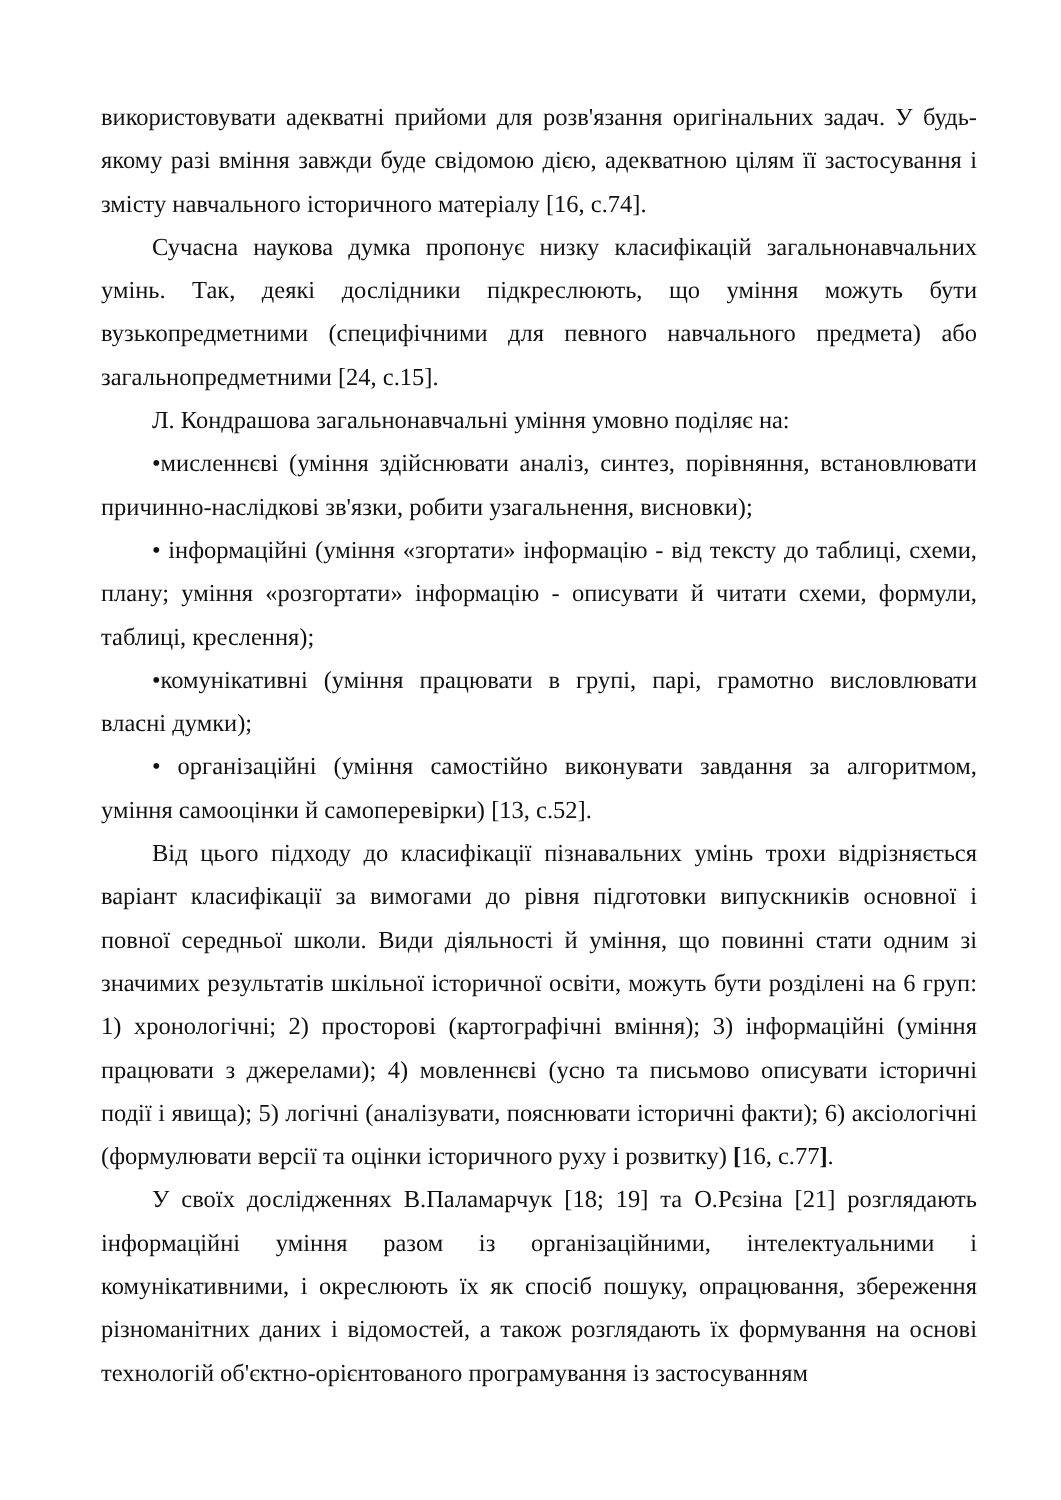використовувати адекватні прийоми для розв'язання оригінальних задач. У будь-якому разі вміння завжди буде свідомою дією, адекватною цілям її застосування і змісту навчального історичного матеріалу [16, с.74].
Сучасна наукова думка пропонує низку класифікацій загальнонавчальних умінь. Так, деякі дослідники підкреслюють, що уміння можуть бути вузькопредметними (специфічними для певного навчального предмета) або загальнопредметними [24, с.15].
Л. Кондрашова загальнонавчальні уміння умовно поділяє на:
•мисленнєві (уміння здійснювати аналіз, синтез, порівняння, встановлювати причинно-наслідкові зв'язки, робити узагальнення, висновки);
• інформаційні (уміння «згортати» інформацію - від тексту до таблиці, схеми, плану; уміння «розгортати» інформацію - описувати й читати схеми, формули, таблиці, креслення);
•комунікативні (уміння працювати в групі, парі, грамотно висловлювати власні думки);
• організаційні (уміння самостійно виконувати завдання за алгоритмом, уміння самооцінки й самоперевірки) [13, с.52].
Від цього підходу до класифікації пізнавальних умінь трохи відрізняється варіант класифікації за вимогами до рівня підготовки випускників основної і повної середньої школи. Види діяльності й уміння, що повинні стати одним зі значимих результатів шкільної історичної освіти, можуть бути розділені на 6 груп: 1) хронологічні; 2) просторові (картографічні вміння); 3) інформаційні (уміння працювати з джерелами); 4) мовленнєві (усно та письмово описувати історичні події і явища); 5) логічні (аналізувати, пояснювати історичні факти); 6) аксіологічні (формулювати версії та оцінки історичного руху і розвитку) [16, с.77].
У своїх дослідженнях В.Паламарчук [18; 19] та О.Рєзіна [21] розглядають інформаційні уміння разом із організаційними, інтелектуальними і комунікативними, і окреслюють їх як спосіб пошуку, опрацювання, збереження різноманітних даних і відомостей, а також розглядають їх формування на основі технологій об'єктно-орієнтованого програмування із застосуванням